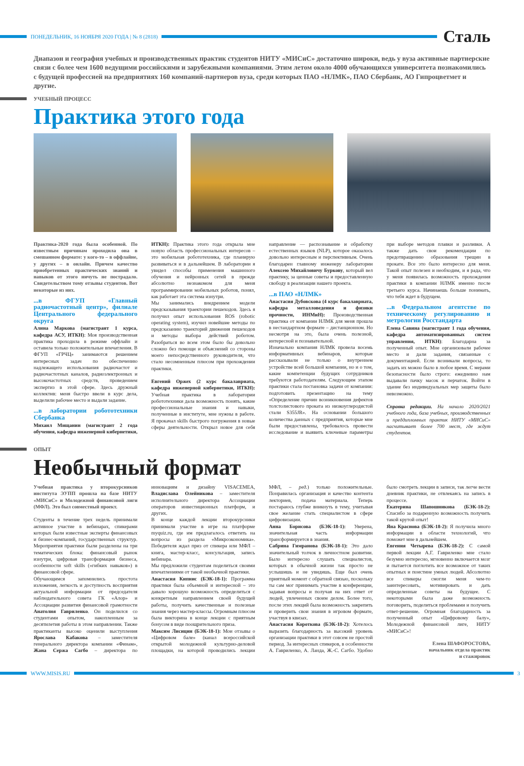ПОНЕДЕЛЬНИК, 16 НОЯБРЯ 2020 ГОДА | № 8 (2818)
Сталь
Диапазон и география учебных и производственных практик студентов НИТУ «МИСиС» достаточно широки, ведь у вуза активные партнерские связи с более чем 1600 ведущими российскими и зарубежными компаниями. Этим летом около 4000 обучающихся университета познакомились с будущей профессией на предприятиях 160 компаний-партнеров вуза, среди которых ПАО «НЛМК», ПАО Сбербанк, АО Гипроцветмет и другие.
УЧЕБНЫЙ ПРОЦЕСС
Практика этого года
Практика-2020 года была особенной. По известным причинам проходила она в смешанном формате: у кого-то – в оффлайне, у других – в онлайн. Причем качество приобретенных практических знаний и навыков от этого ничуть не пострадало. Свидетельством тому отзывы студентов. Вот некоторые из них.
...в ФГУП «Главный радиочастотный центр», филиале Центрального федерального округа
Алина Маркова (магистрант 1 курса, кафедра АСУ, ИТКН): Моя производственная практика проходила в режиме оффлайн и оставила только положительные впечатления. В ФГУП «ГРЧЦ» занимаются решением интересных задач по обеспечению надлежащего использования радиочастот и радиочастотных каналов, радиоэлектронных и высокочастотных средств, проведением экспертиз в этой сфере. Здесь дружный коллектив: меня быстро ввели в курс дела, выделили рабочее место и выдали задание.
...в лаборатории робототехники Сбербанка
Михаил Мищанин (магистрант 2 года обучения, кафедра инженерной кибернетики, ИТКН): Практика этого года открыла мне новую область профессиональных интересов – это мобильная робототехника, где планирую развиваться и в дальнейшем. В лаборатории я увидел способы применения машинного обучения и нейронных сетей в прежде абсолютно незнакомом для меня программировании мобильных роботов, понял, как работает эта система изнутри.
Мы занимались внедрением модели предсказывания траектории пешеходов. Здесь я получил опыт использования ROS (robotic operating system), изучил новейшие методы по предсказанию траекторий движения пешеходов и методы выбора действий роботом. Разобраться во всем этом было бы довольно сложно без помощи и объяснений со стороны моего непосредственного руководителя, что стало несомненным плюсом при прохождении практики.
Евгений Оржех (2 курс бакалавриата, кафедра инженерной кибернетики, ИТКН): Учебная практика в лаборатории робототехники дала возможность понять, какие профессиональные знания и навыки, полученные в институте, мне нужны в работе. Я прокачал skills быстрого погружения в новые сферы деятельности. Открыл новое для себя направление — распознавание и обработку естественных языков (NLP), которое оказалось довольно интересным и перспективным. Очень благодарен главному инженеру лаборатории Алексею Михайловичу Буркову, который вел практику, за ценные советы и предоставленную свободу в реализации нашего проекта.
...в ПАО «НЛМК»
Анастасия Дубовскова (4 курс бакалавриата, кафедра металловедения и физики прочности, ИНМиН): Производственная практика от компании НЛМК для меня прошла в нестандартном формате – дистанционном. Но несмотря на это, была очень полезной, интересной и познавательной.
Изначально компания НЛМК провела восемь информативных вебинаров, которые рассказывали не только о внутреннем устройстве всей большой компании, но и о том, какие компетенции будущих сотрудников требуются работодателям. Следующим этапом практики стала постановка задачи от компании: подготовить презентацию на тему «Определение причин возникновения дефектов толстолистового проката из низкоуглеродистой стали S355JR». На основании большого количества данных с предприятия, которые мне были предоставлены, требовалось провести исследование и выявить ключевые параметры при выборе методов плавки и разливки. А также дать свои рекомендации по предотвращению образования трещин в прокате. Все это было интересно для меня. Такой опыт полезен и необходим, и я рада, что у меня появилась возможность прохождения практики в компании НЛМК именно после третьего курса. Начинаешь больше понимать, что тебя ждет в будущем.
...в Федеральном агентстве по техническому регулированию и метрологии Росстандарта
Елена Савина (магистрант 1 года обучения, кафедра автоматизированных систем управления, ИТКН): Благодарна за полученный опыт. Мне организовали рабочее место и дали задания, связанные с документацией. Если возникали вопросы, то задать их можно было в любое время. С мерами безопасности было строго: ежедневно нам выдавали пачку масок и перчаток. Войти в здание без индивидуальных мер защиты было невозможно.
Справка редакции. На начало 2020/2021 учебного года, база учебных, производственных и преддипломных практик НИТУ «МИСиС» насчитывает более 700 мест, где ждут студентов.
ОПЫТ
Необычный формат
Учебная практика у второкурсников института ЭУПП прошла на базе НИТУ «МИСиС» и Молодежной финансовой лиги (МФЛ). Это был совместный проект.
Студенты в течение трех недель принимали активное участие в вебинарах, спикерами которых были известные эксперты финансовых и бизнес-компаний, государственных структур. Мероприятия практики были разделены на три тематических блока: финансовый рынок изнутри, цифровая трансформация бизнеса, особенности soft skills («гибких навыков») в финансовой сфере.
Обучающимся запомнились простота изложения, легкость и доступность восприятия актуальной информации от председателя наблюдательного совета ГК «Алор» и Ассоциации развития финансовой грамотности Анатолия Гавриленко. Он поделился со студентами опытом, накопленным за десятилетия работы в этом направлении. Также практиканты высоко оценили выступления Ярослава Кабакова – заместителя генерального директора компании «Финам», Жана Сержа Сагбо – директора по инновациям и дизайну VISACEMEA, Владислава Олейникова – заместителя исполнительного директора Ассоциации операторов инвестиционных платформ, и других.
В конце каждой лекции второкурсники принимали участие в игре на платформе myquiz.ru, где им предлагалось ответить на вопросы из раздела «Микроэкономика». Победителя ждал приз от спикера или МФЛ – книга, мастер-класс, консультация, запись вебинара.
Мы предложили студентам поделиться своими впечатлениями от такой необычной практики.
Анастасия Кипнис (БЭК-18-1): Программа практики была объемной и интересной – это давало хорошую возможность определиться с конкретным направлением своей будущей работы, получить качественные и полезные знания через мастер-классы. Огромным плюсом была викторина в конце лекции с приятным бонусом в виде поощрительного приза.
Максим Лисицин (БЭК-18-1): Мои отзывы о «Цифровом бале» (канал всероссийской открытой молодежной культурно-деловой площадки, на которой проводились лекции МФЛ, – ред.) только положительные. Понравилась организация и качество контента лекториев, подача материала. Теперь постараюсь глубже вникнуть в тему, учитывая свое желание стать специалистом в сфере цифровизации.
Анна Борисова (БЭК-18-1): Уверена, значительная часть информации трансформируется в знания.
Сабрина Гимранова (БЭК-18-1): Это дало значительный толчок в личностном развитии. Было интересно слушать специалистов, которых в обычной жизни так просто не услышишь и не увидишь. Еще был очень приятный момент с обратной связью, поскольку ты сам мог принимать участие в конференции, задавая вопросы и получая на них ответ от людей, увлеченных своим делом. Более того, после этих лекций была возможность закрепить и проверить свои знания в игровом формате, участвуя в квизах.
Анастасия Короткова (БЭК-18-2): Хотелось выразить благодарность за высокий уровень организации практики в этот совсем не простой период. За интересных спикеров, в особенности А. Гавриленко, А. Ланда, Ж.-С. Сагбо. Удобно было смотреть лекции в записи, так легче вести дневник практики, не отвлекаясь на запись в процессе.
Екатерина Шапошникова (БЭК-18-2): Спасибо за подаренную возможность получить такой крутой опыт!
Яна Краснова (БЭК-18-2): Я получила много информации в области технологий, что поможет мне в дальнейшем.
Евгения Четырева (БЭК-18-2): С самой первой лекции А.Г. Гавриленко мне стало безумно интересно, мгновенно включается мозг и пытается поглотить все возможное от таких опытных и поистине умных людей. Абсолютно все спикеры смогли меня чем-то заинтересовать, мотивировать и дать определенные советы на будущее. С некоторыми была даже возможность поговорить, поделиться проблемами и получить ответ-решение. Огромная благодарность за полученный опыт «Цифровому балу», Молодежной финансовой лиге, НИТУ «МИСиС»!
Елена ШАФОРОСТОВА,
начальник отдела практик
и стажировок
WWW.MISIS.RU 3